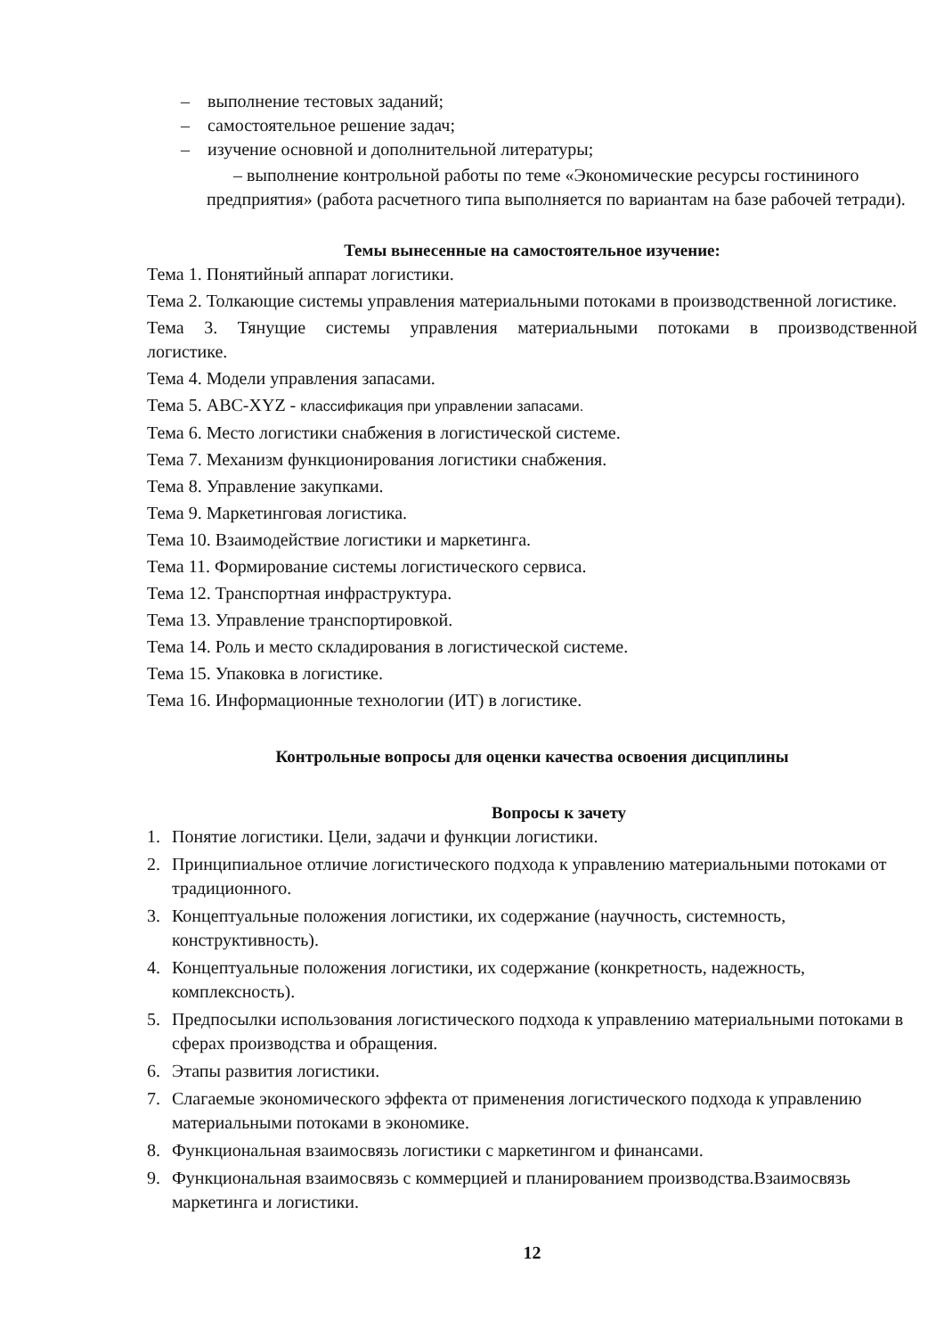– выполнение тестовых заданий;
– самостоятельное решение задач;
– изучение основной и дополнительной литературы;
– выполнение контрольной работы по теме «Экономические ресурсы гостининого предприятия» (работа расчетного типа выполняется по вариантам на базе рабочей тетради).
Темы вынесенные на самостоятельное изучение:
Тема 1. Понятийный аппарат логистики.
Тема 2. Толкающие системы управления материальными потоками в производственной логистике.
Тема 3. Тянущие системы управления материальными потоками в производственной
логистике.
Тема 4. Модели управления запасами.
Тема 5. ABC-XYZ - классификация при управлении запасами.
Тема 6. Место логистики снабжения в логистической системе.
Тема 7. Механизм функционирования логистики снабжения.
Тема 8. Управление закупками.
Тема 9. Маркетинговая логистика.
Тема 10. Взаимодействие логистики и маркетинга.
Тема 11. Формирование системы логистического сервиса.
Тема 12. Транспортная инфраструктура.
Тема 13. Управление транспортировкой.
Тема 14. Роль и место складирования в логистической системе.
Тема 15. Упаковка в логистике.
Тема 16. Информационные технологии (ИТ) в логистике.
Контрольные вопросы для оценки качества освоения дисциплины
Вопросы к зачету
1. Понятие логистики. Цели, задачи и функции логистики.
2. Принципиальное отличие логистического подхода к управлению материальными потоками от традиционного.
3. Концептуальные положения логистики, их содержание (научность, системность, конструктивность).
4. Концептуальные положения логистики, их содержание (конкретность, надежность, комплексность).
5. Предпосылки использования логистического подхода к управлению материальными потоками в сферах производства и обращения.
6. Этапы развития логистики.
7. Слагаемые экономического эффекта от применения логистического подхода к управлению материальными потоками в экономике.
8. Функциональная взаимосвязь логистики с маркетингом и финансами.
9. Функциональная взаимосвязь с коммерцией и планированием производства.Взаимосвязь маркетинга и логистики.
12